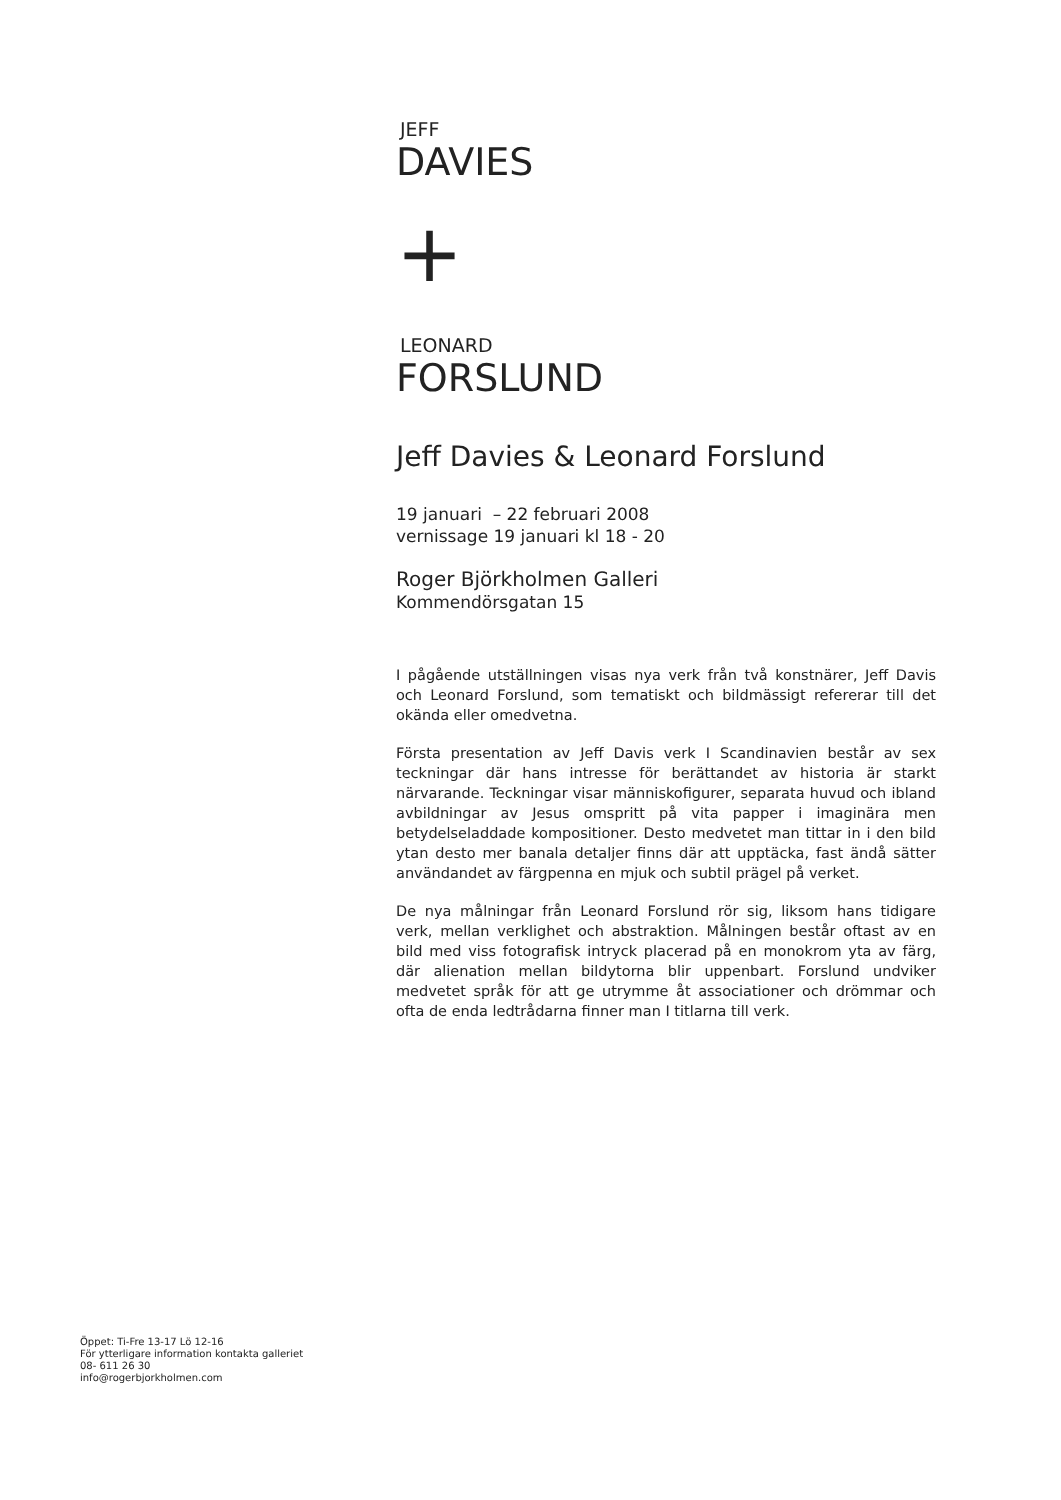JEFF
DAVIES
+
LEONARD
FORSLUND
Jeff Davies & Leonard Forslund
19 januari – 22 februari 2008
vernissage 19 januari kl 18 - 20
Roger Björkholmen Galleri
Kommendörsgatan 15
I pågående utställningen visas nya verk från två konstnärer, Jeff Davis och Leonard Forslund, som tematiskt och bildmässigt refererar till det okända eller omedvetna.
Första presentation av Jeff Davis verk I Scandinavien består av sex teckningar där hans intresse för berättandet av historia är starkt närvarande. Teckningar visar människofigurer, separata huvud och ibland avbildningar av Jesus omspritt på vita papper i imaginära men betydelseladdade kompositioner. Desto medvetet man tittar in i den bild ytan desto mer banala detaljer finns där att upptäcka, fast ändå sätter användandet av färgpenna en mjuk och subtil prägel på verket.
De nya målningar från Leonard Forslund rör sig, liksom hans tidigare verk, mellan verklighet och abstraktion. Målningen består oftast av en bild med viss fotografisk intryck placerad på en monokrom yta av färg, där alienation mellan bildytorna blir uppenbart. Forslund undviker medvetet språk för att ge utrymme åt associationer och drömmar och ofta de enda ledtrådarna finner man I titlarna till verk.
Öppet: Ti-Fre 13-17 Lö 12-16
För ytterligare information kontakta galleriet
08- 611 26 30
info@rogerbjorkholmen.com